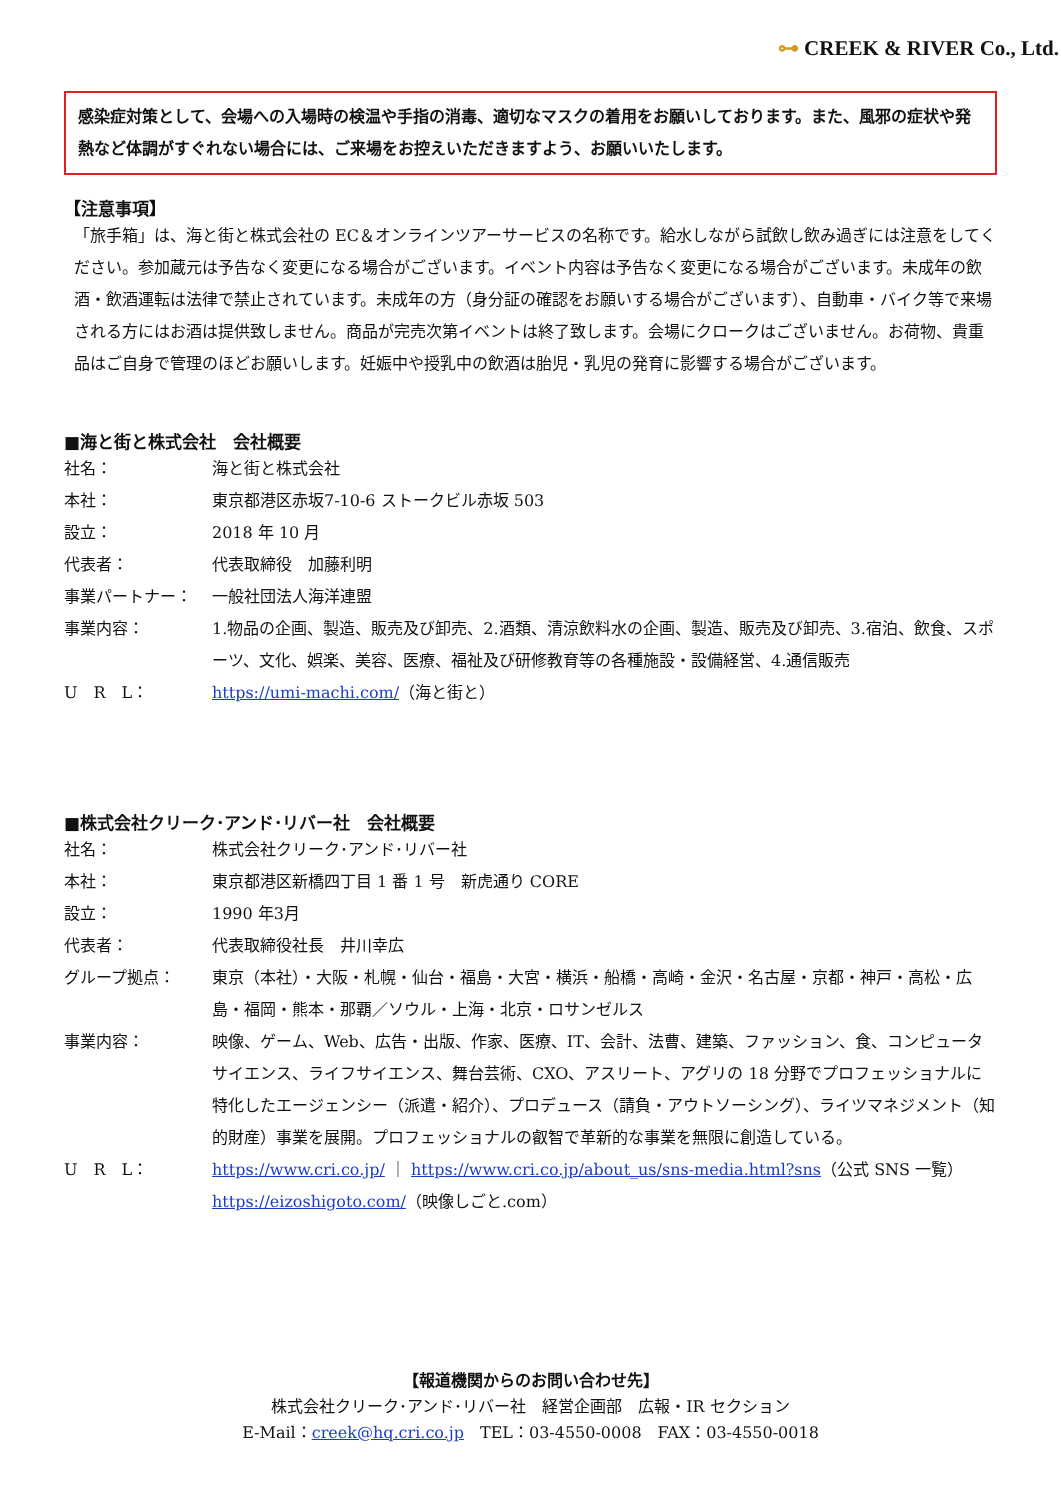⊶ CREEK & RIVER Co., Ltd.
感染症対策として、会場への入場時の検温や手指の消毒、適切なマスクの着用をお願いしております。また、風邪の症状や発熱など体調がすぐれない場合には、ご来場をお控えいただきますよう、お願いいたします。
【注意事項】
「旅手箱」は、海と街と株式会社の EC＆オンラインツアーサービスの名称です。給水しながら試飲し飲み過ぎには注意をしてください。参加蔵元は予告なく変更になる場合がございます。イベント内容は予告なく変更になる場合がございます。未成年の飲酒・飲酒運転は法律で禁止されています。未成年の方（身分証の確認をお願いする場合がございます）、自動車・バイク等で来場される方にはお酒は提供致しません。商品が完売次第イベントは終了致します。会場にクロークはございません。お荷物、貴重品はご自身で管理のほどお願いします。妊娠中や授乳中の飲酒は胎児・乳児の発育に影響する場合がございます。
■海と街と株式会社　会社概要
| 社名： | 海と街と株式会社 |
| 本社： | 東京都港区赤坂7-10-6 ストークビル赤坂 503 |
| 設立： | 2018 年 10 月 |
| 代表者： | 代表取締役 加藤利明 |
| 事業パートナー： | 一般社団法人海洋連盟 |
| 事業内容： | 1.物品の企画、製造、販売及び卸売、2.酒類、清涼飲料水の企画、製造、販売及び卸売、3.宿泊、飲食、スポーツ、文化、娯楽、美容、医療、福祉及び研修教育等の各種施設・設備経営、4.通信販売 |
| U R L： | https://umi-machi.com/ （海と街と） |
■株式会社クリーク･アンド･リバー社　会社概要
| 社名： | 株式会社クリーク･アンド･リバー社 |
| 本社： | 東京都港区新橋四丁目 1 番 1 号 新虎通り CORE |
| 設立： | 1990 年3月 |
| 代表者： | 代表取締役社長 井川幸広 |
| グループ拠点： | 東京（本社）・大阪・札幌・仙台・福島・大宮・横浜・船橋・高崎・金沢・名古屋・京都・神戸・高松・広島・福岡・熊本・那覇／ソウル・上海・北京・ロサンゼルス |
| 事業内容： | 映像、ゲーム、Web、広告・出版、作家、医療、IT、会計、法曹、建築、ファッション、食、コンピュータサイエンス、ライフサイエンス、舞台芸術、CXO、アスリート、アグリの 18 分野でプロフェッショナルに特化したエージェンシー（派遣・紹介）、プロデュース（請負・アウトソーシング）、ライツマネジメント（知的財産）事業を展開。プロフェッショナルの叡智で革新的な事業を無限に創造している。 |
| U R L： | https://www.cri.co.jp/ ｜ https://www.cri.co.jp/about_us/sns-media.html?sns （公式 SNS 一覧） https://eizoshigoto.com/ （映像しごと.com） |
【報道機関からのお問い合わせ先】
株式会社クリーク･アンド･リバー社　経営企画部　広報・IR セクション
E-Mail：creek@hq.cri.co.jp　TEL：03-4550-0008　FAX：03-4550-0018